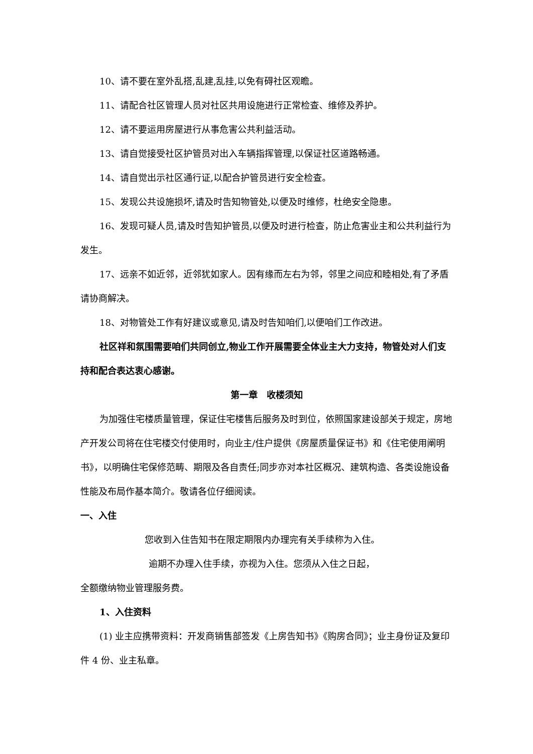10、请不要在室外乱搭,乱建,乱挂,以免有碍社区观瞻。
11、请配合社区管理人员对社区共用设施进行正常检查、维修及养护。
12、请不要运用房屋进行从事危害公共利益活动。
13、请自觉接受社区护管员对出入车辆指挥管理,以保证社区道路畅通。
14、请自觉出示社区通行证,以配合护管员进行安全检查。
15、发现公共设施损坏,请及时告知物管处,以便及时维修，杜绝安全隐患。
16、发现可疑人员,请及时告知护管员,以便及时进行检查，防止危害业主和公共利益行为发生。
17、远亲不如近邻，近邻犹如家人。因有缘而左右为邻，邻里之间应和睦相处,有了矛盾请协商解决。
18、对物管处工作有好建议或意见,请及时告知咱们,以便咱们工作改进。
社区祥和氛围需要咱们共同创立,物业工作开展需要全体业主大力支持，物管处对人们支持和配合表达衷心感谢。
第一章　收楼须知
为加强住宅楼质量管理，保证住宅楼售后服务及时到位，依照国家建设部关于规定，房地产开发公司将在住宅楼交付使用时，向业主/住户提供《房屋质量保证书》和《住宅使用阐明书》，以明确住宅保修范畴、期限及各自责任;同步亦对本社区概况、建筑构造、各类设施设备性能及布局作基本简介。敬请各位仔细阅读。
一、入住
您收到入住告知书在限定期限内办理完有关手续称为入住。
逾期不办理入住手续，亦视为入住。您须从入住之日起，
全额缴纳物业管理服务费。
1、入住资料
(1) 业主应携带资料：开发商销售部签发《上房告知书》《购房合同》；业主身份证及复印件 4 份、业主私章。